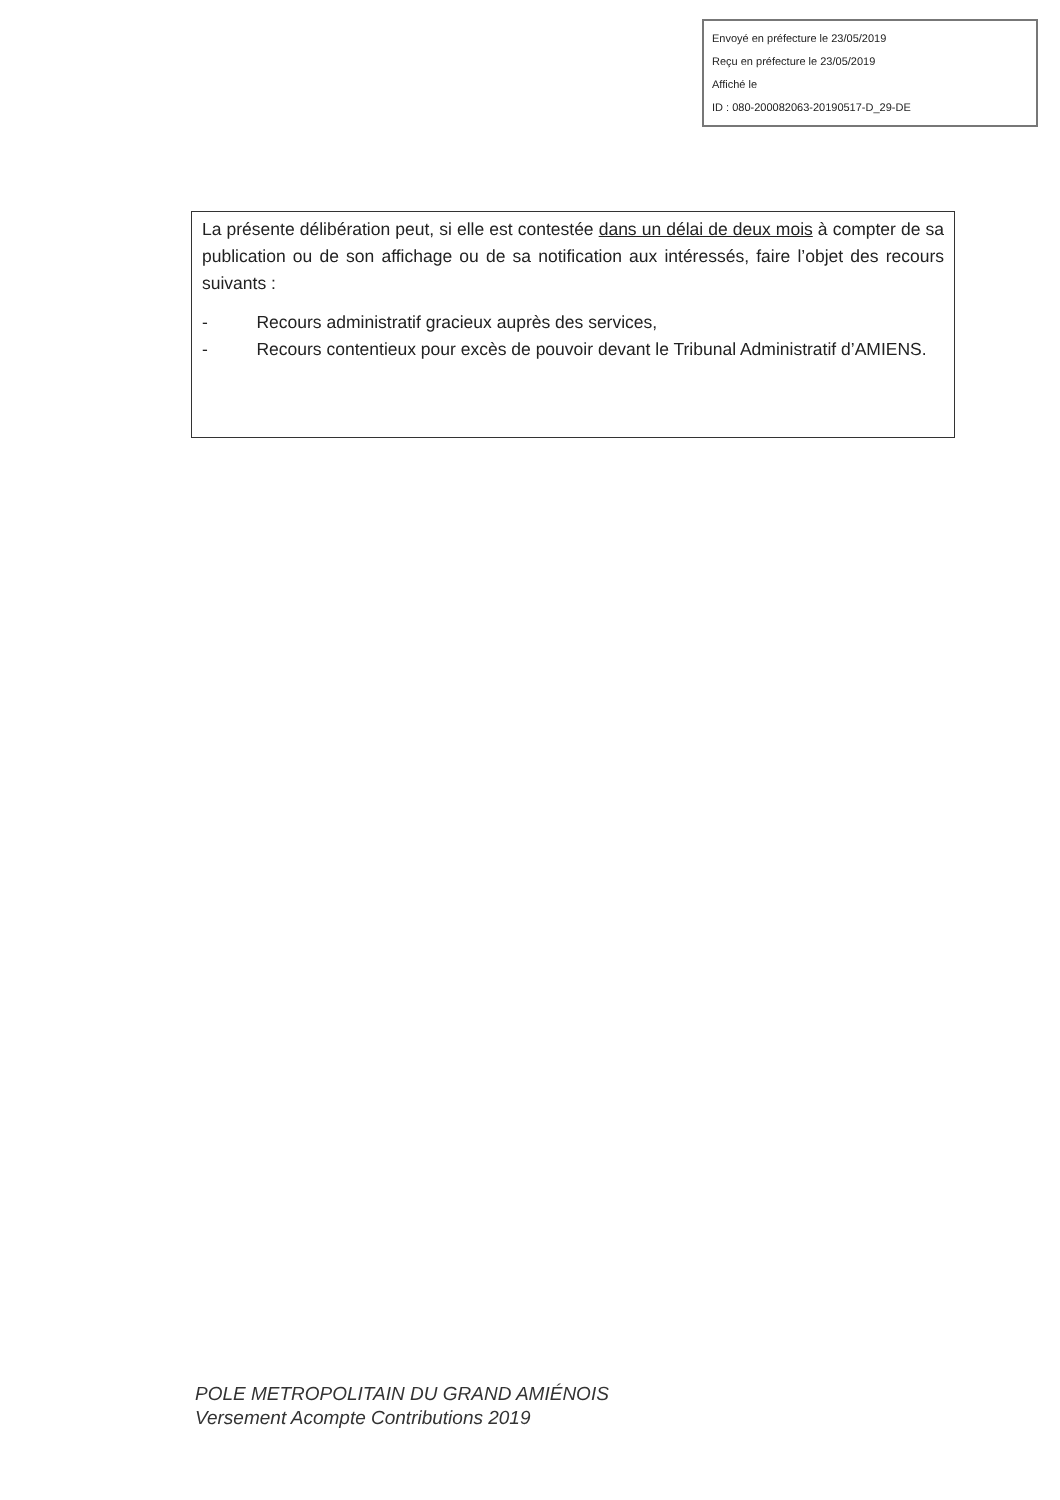Envoyé en préfecture le 23/05/2019
Reçu en préfecture le 23/05/2019
Affiché le
ID : 080-200082063-20190517-D_29-DE
La présente délibération peut, si elle est contestée dans un délai de deux mois à compter de sa publication ou de son affichage ou de sa notification aux intéressés, faire l’objet des recours suivants :
- Recours administratif gracieux auprès des services,
- Recours contentieux pour excès de pouvoir devant le Tribunal Administratif d’AMIENS.
POLE METROPOLITAIN DU GRAND AMIÉNOIS
Versement Acompte Contributions 2019